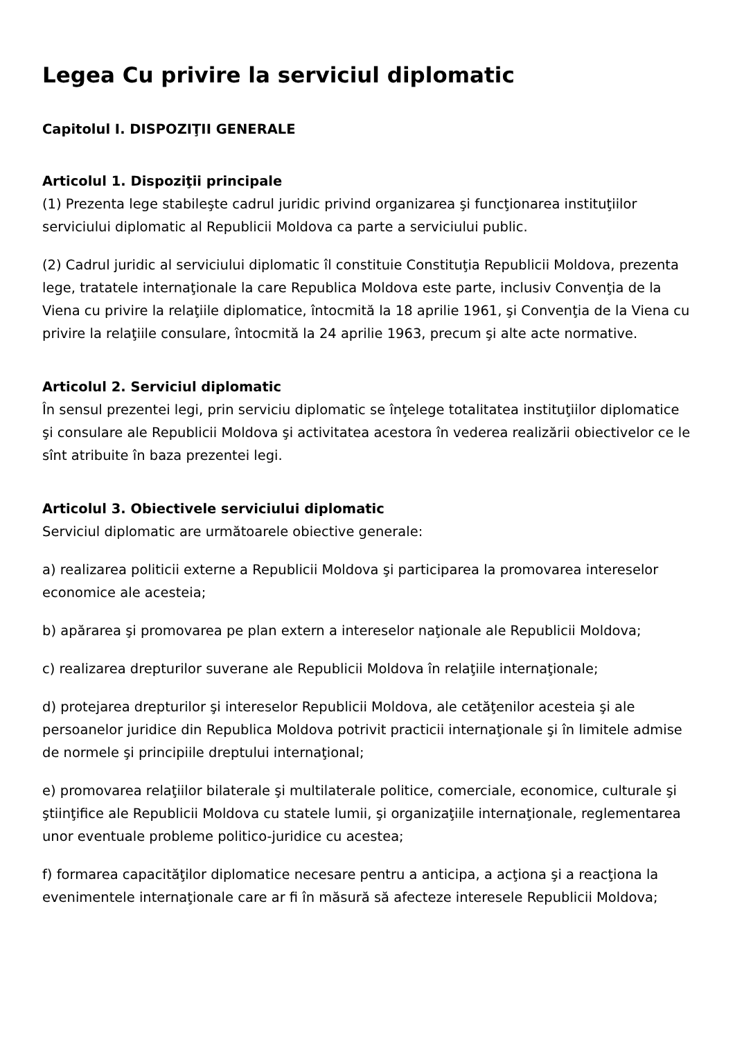Legea Cu privire la serviciul diplomatic
Capitolul I. DISPOZIŢII GENERALE
Articolul 1. Dispoziţii principale
(1) Prezenta lege stabileşte cadrul juridic privind organizarea şi funcţionarea instituţiilor serviciului diplomatic al Republicii Moldova ca parte a serviciului public.
(2) Cadrul juridic al serviciului diplomatic îl constituie Constituţia Republicii Moldova, prezenta lege, tratatele internaţionale la care Republica Moldova este parte, inclusiv Convenţia de la Viena cu privire la relaţiile diplomatice, întocmită la 18 aprilie 1961, şi Convenţia de la Viena cu privire la relaţiile consulare, întocmită la 24 aprilie 1963, precum şi alte acte normative.
Articolul 2. Serviciul diplomatic
În sensul prezentei legi, prin serviciu diplomatic se înţelege totalitatea instituţiilor diplomatice şi consulare ale Republicii Moldova şi activitatea acestora în vederea realizării obiectivelor ce le sînt atribuite în baza prezentei legi.
Articolul 3. Obiectivele serviciului diplomatic
Serviciul diplomatic are următoarele obiective generale:
a) realizarea politicii externe a Republicii Moldova şi participarea la promovarea intereselor economice ale acesteia;
b) apărarea şi promovarea pe plan extern a intereselor naţionale ale Republicii Moldova;
c) realizarea drepturilor suverane ale Republicii Moldova în relaţiile internaţionale;
d) protejarea drepturilor şi intereselor Republicii Moldova, ale cetăţenilor acesteia şi ale persoanelor juridice din Republica Moldova potrivit practicii internaţionale şi în limitele admise de normele şi principiile dreptului internaţional;
e) promovarea relaţiilor bilaterale şi multilaterale politice, comerciale, economice, culturale şi ştiinţifice ale Republicii Moldova cu statele lumii, şi organizaţiile internaţionale, reglementarea unor eventuale probleme politico-juridice cu acestea;
f) formarea capacităţilor diplomatice necesare pentru a anticipa, a acţiona şi a reacţiona la evenimentele internaţionale care ar fi în măsură să afecteze interesele Republicii Moldova;